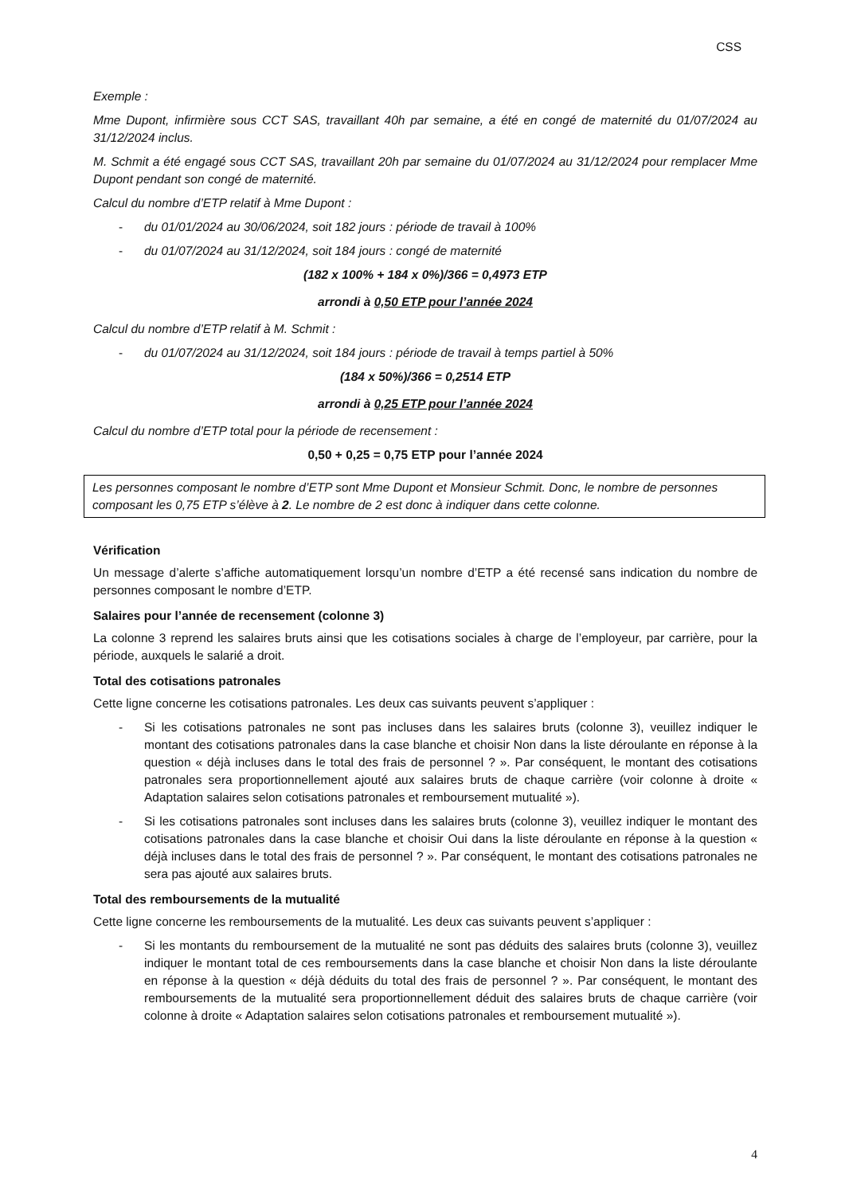CSS
Exemple :
Mme Dupont, infirmière sous CCT SAS, travaillant 40h par semaine, a été en congé de maternité du 01/07/2024 au 31/12/2024 inclus.
M. Schmit a été engagé sous CCT SAS, travaillant 20h par semaine du 01/07/2024 au 31/12/2024 pour remplacer Mme Dupont pendant son congé de maternité.
Calcul du nombre d’ETP relatif à Mme Dupont :
- du 01/01/2024 au 30/06/2024, soit 182 jours : période de travail à 100%
- du 01/07/2024 au 31/12/2024, soit 184 jours : congé de maternité
(182 x 100% + 184 x 0%)/366 = 0,4973 ETP
arrondi à 0,50 ETP pour l’année 2024
Calcul du nombre d’ETP relatif à M. Schmit :
- du 01/07/2024 au 31/12/2024, soit 184 jours : période de travail à temps partiel à 50%
(184 x 50%)/366 = 0,2514 ETP
arrondi à 0,25 ETP pour l’année 2024
Calcul du nombre d’ETP total pour la période de recensement :
0,50 + 0,25 = 0,75 ETP pour l’année 2024
Les personnes composant le nombre d’ETP sont Mme Dupont et Monsieur Schmit. Donc, le nombre de personnes composant les 0,75 ETP s’élève à 2. Le nombre de 2 est donc à indiquer dans cette colonne.
Vérification
Un message d’alerte s’affiche automatiquement lorsqu’un nombre d’ETP a été recensé sans indication du nombre de personnes composant le nombre d’ETP.
Salaires pour l’année de recensement (colonne 3)
La colonne 3 reprend les salaires bruts ainsi que les cotisations sociales à charge de l’employeur, par carrière, pour la période, auxquels le salarié a droit.
Total des cotisations patronales
Cette ligne concerne les cotisations patronales. Les deux cas suivants peuvent s’appliquer :
- Si les cotisations patronales ne sont pas incluses dans les salaires bruts (colonne 3), veuillez indiquer le montant des cotisations patronales dans la case blanche et choisir Non dans la liste déroulante en réponse à la question « déjà incluses dans le total des frais de personnel ? ». Par conséquent, le montant des cotisations patronales sera proportionnellement ajouté aux salaires bruts de chaque carrière (voir colonne à droite « Adaptation salaires selon cotisations patronales et remboursement mutualité »).
- Si les cotisations patronales sont incluses dans les salaires bruts (colonne 3), veuillez indiquer le montant des cotisations patronales dans la case blanche et choisir Oui dans la liste déroulante en réponse à la question « déjà incluses dans le total des frais de personnel ? ». Par conséquent, le montant des cotisations patronales ne sera pas ajouté aux salaires bruts.
Total des remboursements de la mutualité
Cette ligne concerne les remboursements de la mutualité. Les deux cas suivants peuvent s’appliquer :
- Si les montants du remboursement de la mutualité ne sont pas déduits des salaires bruts (colonne 3), veuillez indiquer le montant total de ces remboursements dans la case blanche et choisir Non dans la liste déroulante en réponse à la question « déjà déduits du total des frais de personnel ? ». Par conséquent, le montant des remboursements de la mutualité sera proportionnellement déduit des salaires bruts de chaque carrière (voir colonne à droite « Adaptation salaires selon cotisations patronales et remboursement mutualité »).
4